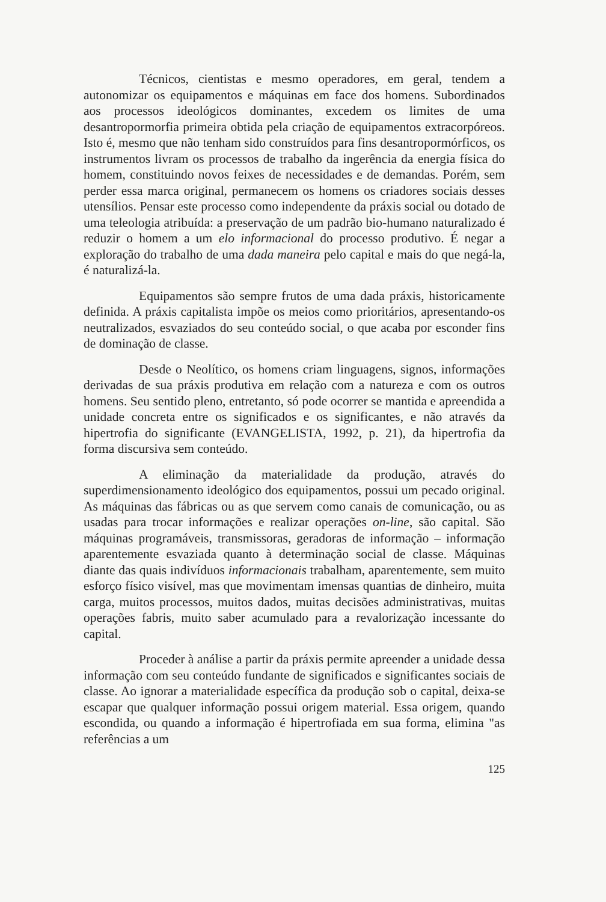Técnicos, cientistas e mesmo operadores, em geral, tendem a autonomizar os equipamentos e máquinas em face dos homens. Subordinados aos processos ideológicos dominantes, excedem os limites de uma desantropormorfia primeira obtida pela criação de equipamentos extracorpóreos. Isto é, mesmo que não tenham sido construídos para fins desantropormórficos, os instrumentos livram os processos de trabalho da ingerência da energia física do homem, constituindo novos feixes de necessidades e de demandas. Porém, sem perder essa marca original, permanecem os homens os criadores sociais desses utensílios. Pensar este processo como independente da práxis social ou dotado de uma teleologia atribuída: a preservação de um padrão bio-humano naturalizado é reduzir o homem a um elo informacional do processo produtivo. É negar a exploração do trabalho de uma dada maneira pelo capital e mais do que negá-la, é naturalizá-la.
Equipamentos são sempre frutos de uma dada práxis, historicamente definida. A práxis capitalista impõe os meios como prioritários, apresentando-os neutralizados, esvaziados do seu conteúdo social, o que acaba por esconder fins de dominação de classe.
Desde o Neolítico, os homens criam linguagens, signos, informações derivadas de sua práxis produtiva em relação com a natureza e com os outros homens. Seu sentido pleno, entretanto, só pode ocorrer se mantida e apreendida a unidade concreta entre os significados e os significantes, e não através da hipertrofia do significante (EVANGELISTA, 1992, p. 21), da hipertrofia da forma discursiva sem conteúdo.
A eliminação da materialidade da produção, através do superdimensionamento ideológico dos equipamentos, possui um pecado original. As máquinas das fábricas ou as que servem como canais de comunicação, ou as usadas para trocar informações e realizar operações on-line, são capital. São máquinas programáveis, transmissoras, geradoras de informação – informação aparentemente esvaziada quanto à determinação social de classe. Máquinas diante das quais indivíduos informacionais trabalham, aparentemente, sem muito esforço físico visível, mas que movimentam imensas quantias de dinheiro, muita carga, muitos processos, muitos dados, muitas decisões administrativas, muitas operações fabris, muito saber acumulado para a revalorização incessante do capital.
Proceder à análise a partir da práxis permite apreender a unidade dessa informação com seu conteúdo fundante de significados e significantes sociais de classe. Ao ignorar a materialidade específica da produção sob o capital, deixa-se escapar que qualquer informação possui origem material. Essa origem, quando escondida, ou quando a informação é hipertrofiada em sua forma, elimina "as referências a um
125